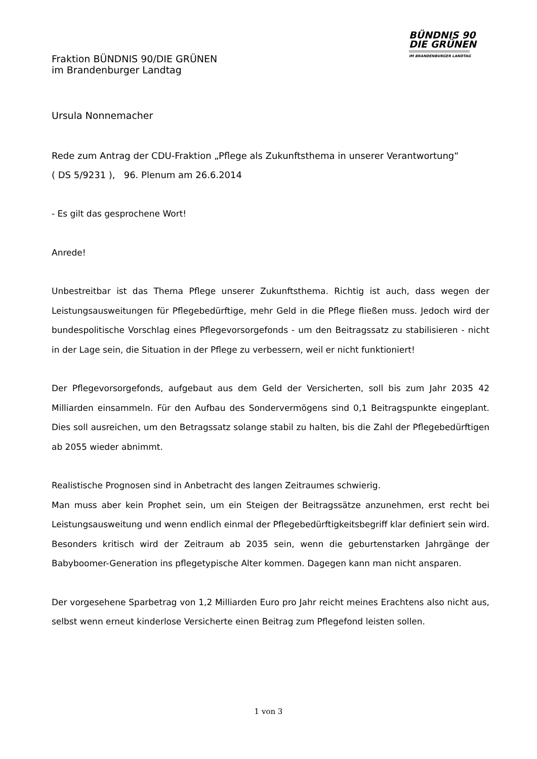BÜNDNIS 90
DIE GRÜNEN
IM BRANDENBURGER LANDTAG
Fraktion BÜNDNIS 90/DIE GRÜNEN
im Brandenburger Landtag
Ursula Nonnemacher
Rede zum Antrag der CDU-Fraktion „Pflege als Zukunftsthema in unserer Verantwortung“
( DS 5/9231 ), 96. Plenum am 26.6.2014
- Es gilt das gesprochene Wort!
Anrede!
Unbestreitbar ist das Thema Pflege unserer Zukunftsthema. Richtig ist auch, dass wegen der Leistungsausweitungen für Pflegebedürftige, mehr Geld in die Pflege fließen muss. Jedoch wird der bundespolitische Vorschlag eines Pflegevorsorgefonds - um den Beitragssatz zu stabilisieren - nicht in der Lage sein, die Situation in der Pflege zu verbessern, weil er nicht funktioniert!
Der Pflegevorsorgefonds, aufgebaut aus dem Geld der Versicherten, soll bis zum Jahr 2035 42 Milliarden einsammeln. Für den Aufbau des Sondervermögens sind 0,1 Beitragspunkte eingeplant. Dies soll ausreichen, um den Betragssatz solange stabil zu halten, bis die Zahl der Pflegebedürftigen ab 2055 wieder abnimmt.
Realistische Prognosen sind in Anbetracht des langen Zeitraumes schwierig.
Man muss aber kein Prophet sein, um ein Steigen der Beitragssätze anzunehmen, erst recht bei Leistungsausweitung und wenn endlich einmal der Pflegebedürftigkeitsbegriff klar definiert sein wird. Besonders kritisch wird der Zeitraum ab 2035 sein, wenn die geburtenstarken Jahrgänge der Babyboomer-Generation ins pflegetypische Alter kommen. Dagegen kann man nicht ansparen.
Der vorgesehene Sparbetrag von 1,2 Milliarden Euro pro Jahr reicht meines Erachtens also nicht aus, selbst wenn erneut kinderlose Versicherte einen Beitrag zum Pflegefond leisten sollen.
1 von 3